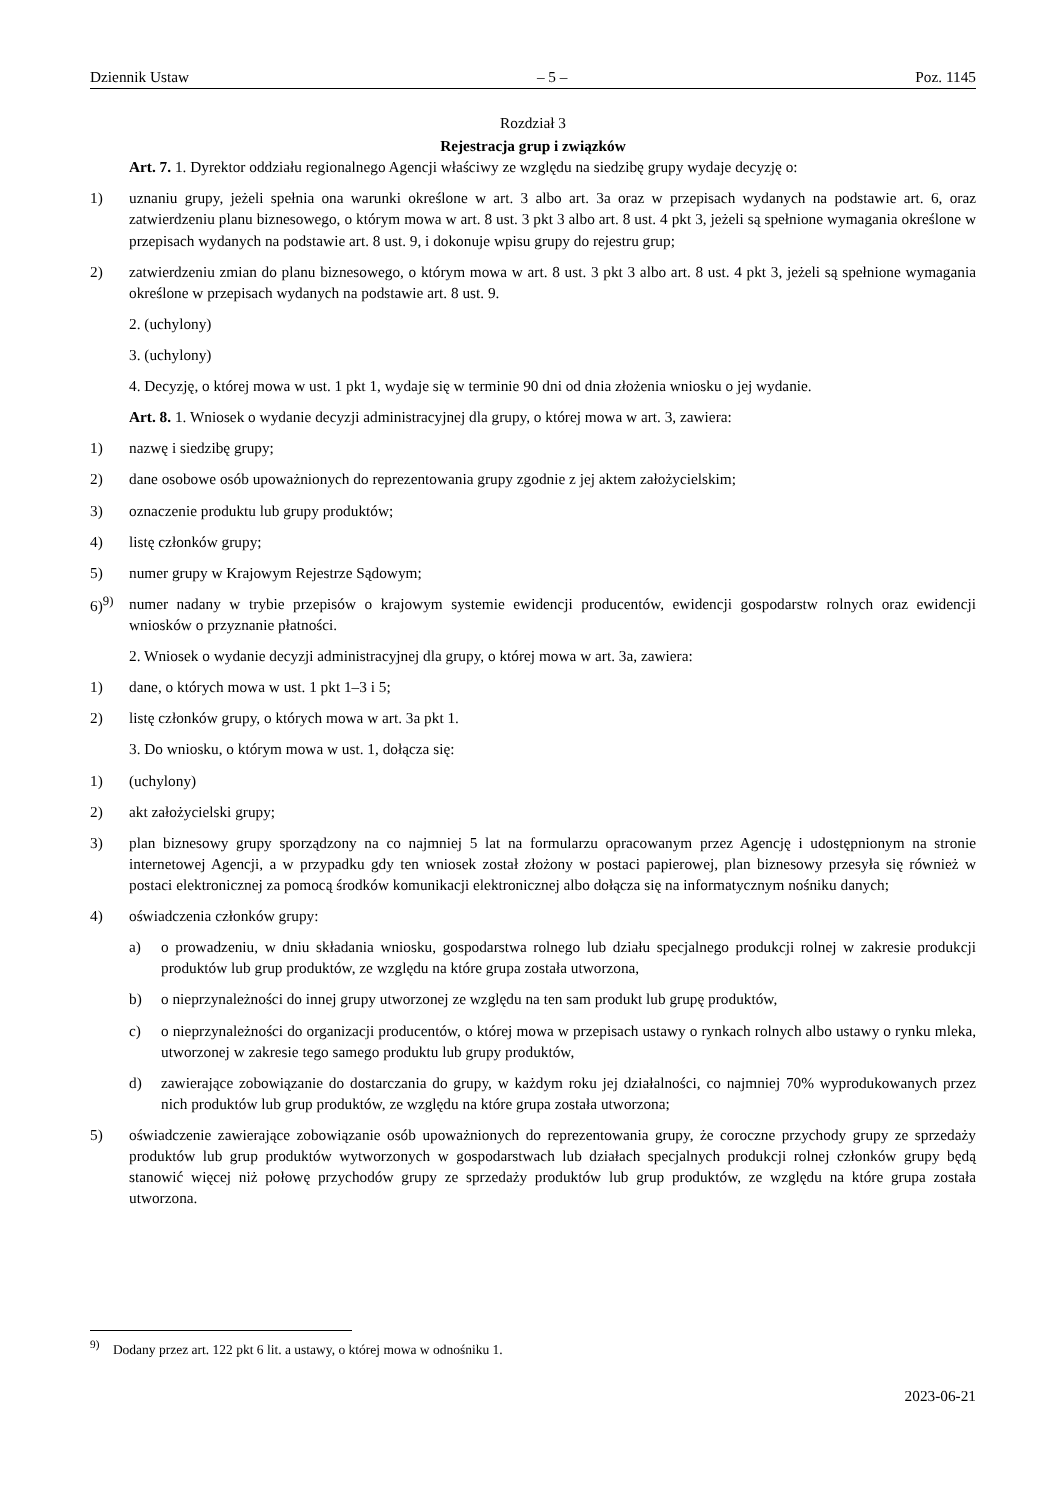Dziennik Ustaw – 5 – Poz. 1145
Rozdział 3
Rejestracja grup i związków
Art. 7. 1. Dyrektor oddziału regionalnego Agencji właściwy ze względu na siedzibę grupy wydaje decyzję o:
1) uznaniu grupy, jeżeli spełnia ona warunki określone w art. 3 albo art. 3a oraz w przepisach wydanych na podstawie art. 6, oraz zatwierdzeniu planu biznesowego, o którym mowa w art. 8 ust. 3 pkt 3 albo art. 8 ust. 4 pkt 3, jeżeli są spełnione wymagania określone w przepisach wydanych na podstawie art. 8 ust. 9, i dokonuje wpisu grupy do rejestru grup;
2) zatwierdzeniu zmian do planu biznesowego, o którym mowa w art. 8 ust. 3 pkt 3 albo art. 8 ust. 4 pkt 3, jeżeli są spełnione wymagania określone w przepisach wydanych na podstawie art. 8 ust. 9.
2. (uchylony)
3. (uchylony)
4. Decyzję, o której mowa w ust. 1 pkt 1, wydaje się w terminie 90 dni od dnia złożenia wniosku o jej wydanie.
Art. 8. 1. Wniosek o wydanie decyzji administracyjnej dla grupy, o której mowa w art. 3, zawiera:
1) nazwę i siedzibę grupy;
2) dane osobowe osób upoważnionych do reprezentowania grupy zgodnie z jej aktem założycielskim;
3) oznaczenie produktu lub grupy produktów;
4) listę członków grupy;
5) numer grupy w Krajowym Rejestrze Sądowym;
6)<sup>9)</sup> numer nadany w trybie przepisów o krajowym systemie ewidencji producentów, ewidencji gospodarstw rolnych oraz ewidencji wniosków o przyznanie płatności.
2. Wniosek o wydanie decyzji administracyjnej dla grupy, o której mowa w art. 3a, zawiera:
1) dane, o których mowa w ust. 1 pkt 1–3 i 5;
2) listę członków grupy, o których mowa w art. 3a pkt 1.
3. Do wniosku, o którym mowa w ust. 1, dołącza się:
1) (uchylony)
2) akt założycielski grupy;
3) plan biznesowy grupy sporządzony na co najmniej 5 lat na formularzu opracowanym przez Agencję i udostępnionym na stronie internetowej Agencji, a w przypadku gdy ten wniosek został złożony w postaci papierowej, plan biznesowy przesyła się również w postaci elektronicznej za pomocą środków komunikacji elektronicznej albo dołącza się na informatycznym nośniku danych;
4) oświadczenia członków grupy:
a) o prowadzeniu, w dniu składania wniosku, gospodarstwa rolnego lub działu specjalnego produkcji rolnej w zakresie produkcji produktów lub grup produktów, ze względu na które grupa została utworzona,
b) o nieprzynależności do innej grupy utworzonej ze względu na ten sam produkt lub grupę produktów,
c) o nieprzynależności do organizacji producentów, o której mowa w przepisach ustawy o rynkach rolnych albo ustawy o rynku mleka, utworzonej w zakresie tego samego produktu lub grupy produktów,
d) zawierające zobowiązanie do dostarczania do grupy, w każdym roku jej działalności, co najmniej 70% wyprodukowanych przez nich produktów lub grup produktów, ze względu na które grupa została utworzona;
5) oświadczenie zawierające zobowiązanie osób upoważnionych do reprezentowania grupy, że coroczne przychody grupy ze sprzedaży produktów lub grup produktów wytworzonych w gospodarstwach lub działach specjalnych produkcji rolnej członków grupy będą stanowić więcej niż połowę przychodów grupy ze sprzedaży produktów lub grup produktów, ze względu na które grupa została utworzona.
<sup>9)</sup> Dodany przez art. 122 pkt 6 lit. a ustawy, o której mowa w odnośniku 1.
2023-06-21